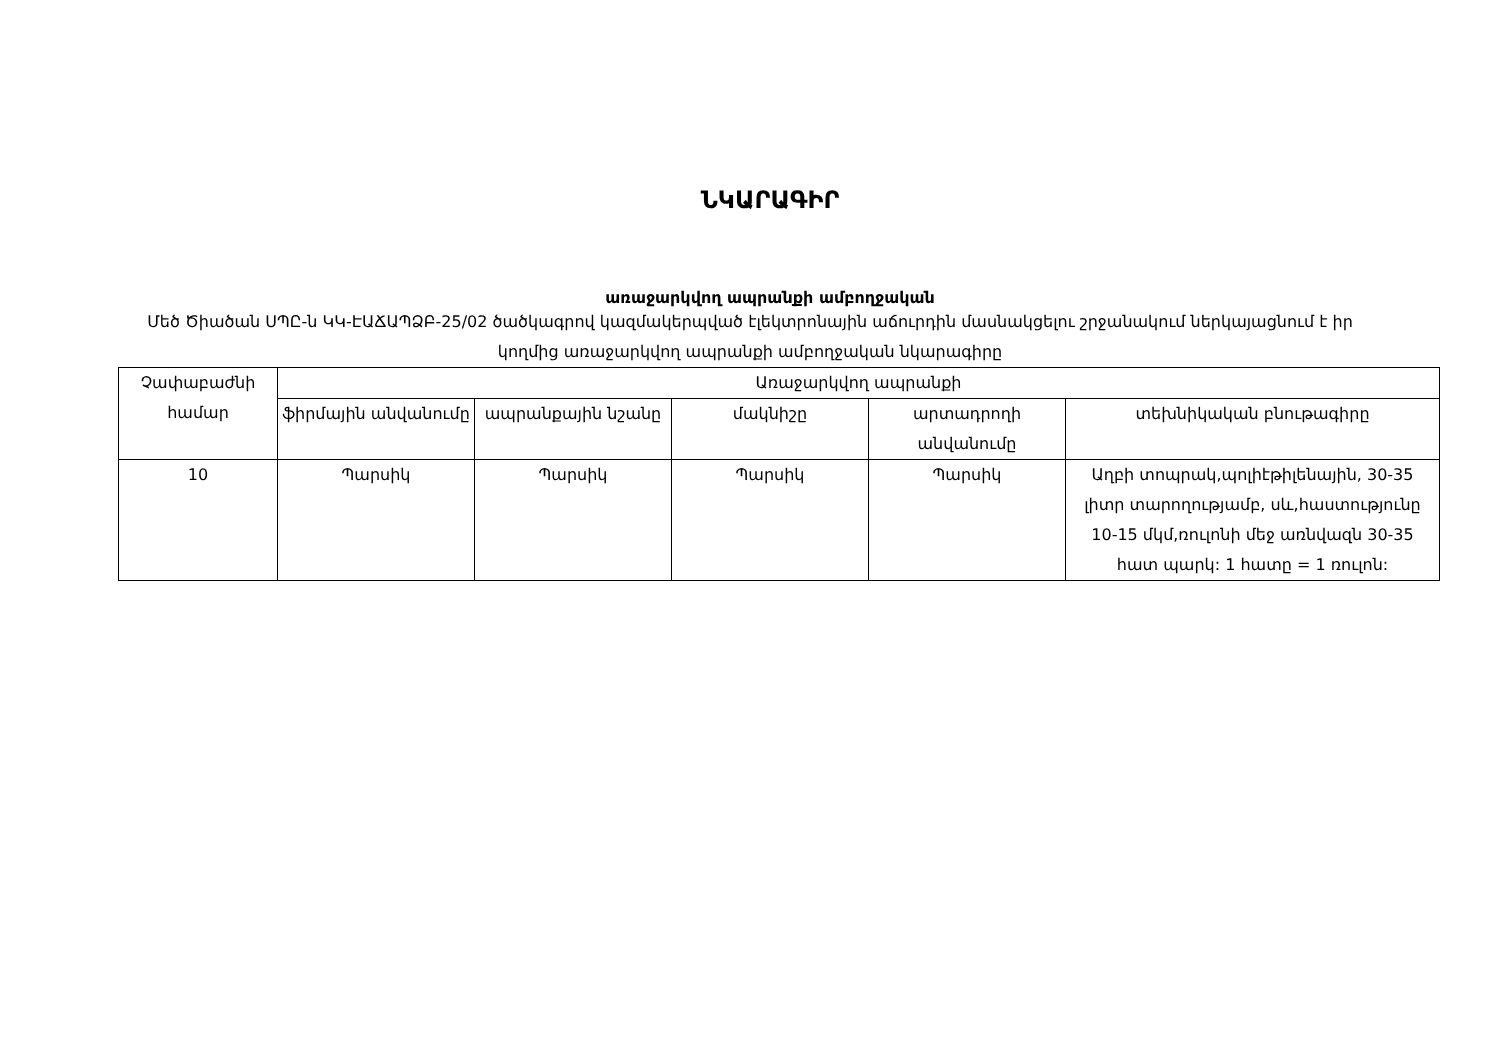ՆԿԱՐԱԳԻՐ
առաջարկվող ապրանքի ամբողջական
Մեծ Ծիածան ՍՊԸ-ն ԿԿ-ԷԱՃԱՊՁԲ-25/02 ծածկագրով կազմակերպված էլեկտրոնային աճուրդին մասնակցելու շրջանակում ներկայացնում է իր կողմից առաջարկվող ապրանքի ամբողջական նկարագիրը
| Չափաբաժնի համար | Առաջարկվող ապրանքի | | | | |
| --- | --- | --- | --- | --- | --- |
| | ֆիրմային անվանումը | ապրանքային նշանը | մակնիշը | արտադրողի անվանումը | տեխնիկական բնութագիրը |
| 10 | Պարսիկ | Պարսիկ | Պարսիկ | Պարսիկ | Աղբի տոպրակ,պոլիէթիլենային, 30-35 լիտր տարողությամբ, սև,հաստությունը 10-15 մկմ,ռուլոնի մեջ առնվազն 30-35 հատ պարկ: 1 հատը = 1 ռուլոն: |